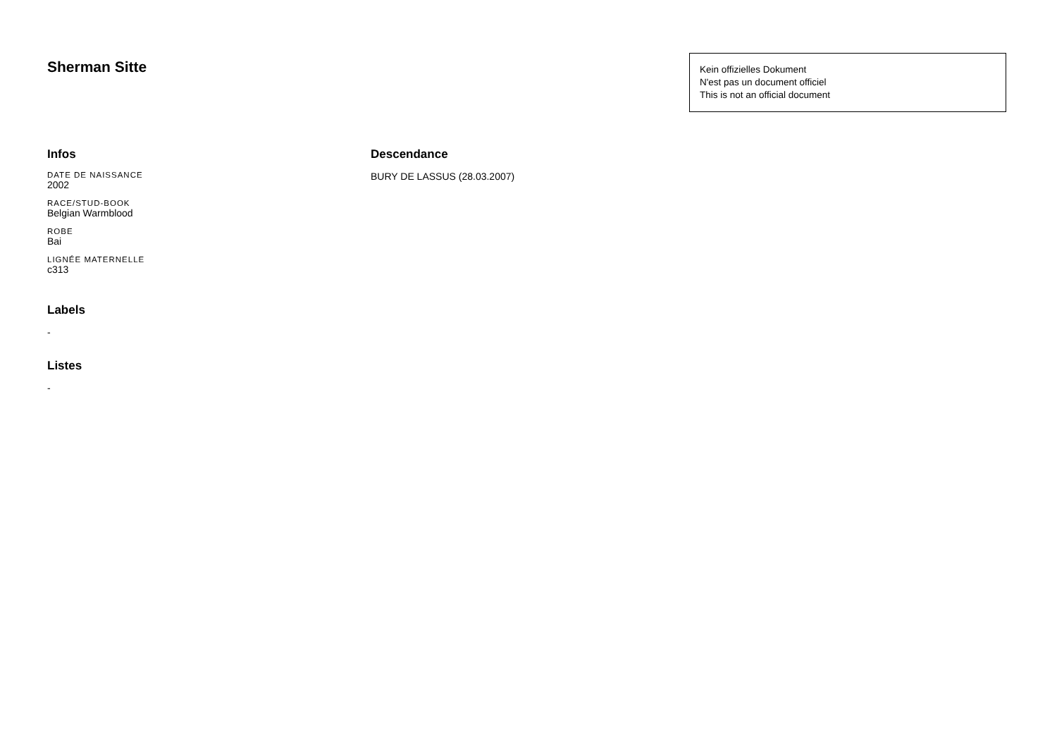Sherman Sitte
Kein offizielles Dokument
N'est pas un document officiel
This is not an official document
Infos
DATE DE NAISSANCE
2002
RACE/STUD-BOOK
Belgian Warmblood
ROBE
Bai
LIGNÉE MATERNELLE
c313
Labels
-
Listes
-
Descendance
BURY DE LASSUS (28.03.2007)